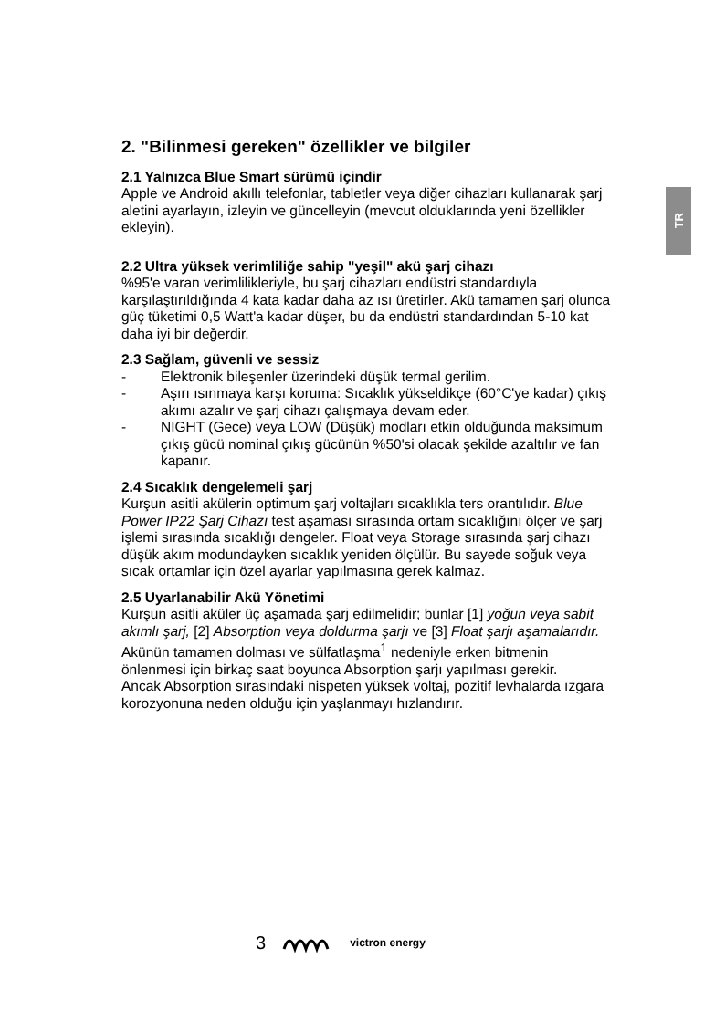TR
2. "Bilinmesi gereken" özellikler ve bilgiler
2.1 Yalnızca Blue Smart sürümü içindir
Apple ve Android akıllı telefonlar, tabletler veya diğer cihazları kullanarak şarj aletini ayarlayın, izleyin ve güncelleyin (mevcut olduklarında yeni özellikler ekleyin).
2.2 Ultra yüksek verimliliğe sahip "yeşil" akü şarj cihazı
%95'e varan verimlilikleriyle, bu şarj cihazları endüstri standardıyla karşılaştırıldığında 4 kata kadar daha az ısı üretirler. Akü tamamen şarj olunca güç tüketimi 0,5 Watt'a kadar düşer, bu da endüstri standardından 5-10 kat daha iyi bir değerdir.
2.3 Sağlam, güvenli ve sessiz
- Elektronik bileşenler üzerindeki düşük termal gerilim.
- Aşırı ısınmaya karşı koruma: Sıcaklık yükseldikçe (60°C'ye kadar) çıkış akımı azalır ve şarj cihazı çalışmaya devam eder.
- NIGHT (Gece) veya LOW (Düşük) modları etkin olduğunda maksimum çıkış gücü nominal çıkış gücünün %50'si olacak şekilde azaltılır ve fan kapanır.
2.4 Sıcaklık dengelemeli şarj
Kurşun asitli akülerin optimum şarj voltajları sıcaklıkla ters orantılıdır. Blue Power IP22 Şarj Cihazı test aşaması sırasında ortam sıcaklığını ölçer ve şarj işlemi sırasında sıcaklığı dengeler. Float veya Storage sırasında şarj cihazı düşük akım modundayken sıcaklık yeniden ölçülür. Bu sayede soğuk veya sıcak ortamlar için özel ayarlar yapılmasına gerek kalmaz.
2.5 Uyarlanabilir Akü Yönetimi
Kurşun asitli aküler üç aşamada şarj edilmelidir; bunlar [1] yoğun veya sabit akımlı şarj, [2] Absorption veya doldurma şarjı ve [3] Float şarjı aşamalarıdır.
Akünün tamamen dolması ve sülfatlaşma<sup>1</sup> nedeniyle erken bitmenin önlenmesi için birkaç saat boyunca Absorption şarjı yapılması gerekir.
Ancak Absorption sırasındaki nispeten yüksek voltaj, pozitif levhalarda ızgara korozyonuna neden olduğu için yaşlanmayı hızlandırır.
3 victron energy